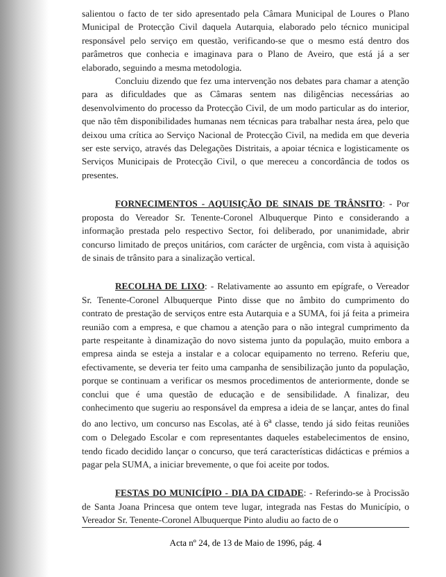salientou o facto de ter sido apresentado pela Câmara Municipal de Loures o Plano Municipal de Protecção Civil daquela Autarquia, elaborado pelo técnico municipal responsável pelo serviço em questão, verificando-se que o mesmo está dentro dos parâmetros que conhecia e imaginava para o Plano de Aveiro, que está já a ser elaborado, seguindo a mesma metodologia.
Concluiu dizendo que fez uma intervenção nos debates para chamar a atenção para as dificuldades que as Câmaras sentem nas diligências necessárias ao desenvolvimento do processo da Protecção Civil, de um modo particular as do interior, que não têm disponibilidades humanas nem técnicas para trabalhar nesta área, pelo que deixou uma crítica ao Serviço Nacional de Protecção Civil, na medida em que deveria ser este serviço, através das Delegações Distritais, a apoiar técnica e logisticamente os Serviços Municipais de Protecção Civil, o que mereceu a concordância de todos os presentes.
FORNECIMENTOS - AQUISIÇÃO DE SINAIS DE TRÂNSITO: - Por proposta do Vereador Sr. Tenente-Coronel Albuquerque Pinto e considerando a informação prestada pelo respectivo Sector, foi deliberado, por unanimidade, abrir concurso limitado de preços unitários, com carácter de urgência, com vista à aquisição de sinais de trânsito para a sinalização vertical.
RECOLHA DE LIXO: - Relativamente ao assunto em epígrafe, o Vereador Sr. Tenente-Coronel Albuquerque Pinto disse que no âmbito do cumprimento do contrato de prestação de serviços entre esta Autarquia e a SUMA, foi já feita a primeira reunião com a empresa, e que chamou a atenção para o não integral cumprimento da parte respeitante à dinamização do novo sistema junto da população, muito embora a empresa ainda se esteja a instalar e a colocar equipamento no terreno. Referiu que, efectivamente, se deveria ter feito uma campanha de sensibilização junto da população, porque se continuam a verificar os mesmos procedimentos de anteriormente, donde se conclui que é uma questão de educação e de sensibilidade. A finalizar, deu conhecimento que sugeriu ao responsável da empresa a ideia de se lançar, antes do final do ano lectivo, um concurso nas Escolas, até à 6<sup>a</sup> classe, tendo já sido feitas reuniões com o Delegado Escolar e com representantes daqueles estabelecimentos de ensino, tendo ficado decidido lançar o concurso, que terá características didácticas e prémios a pagar pela SUMA, a iniciar brevemente, o que foi aceite por todos.
FESTAS DO MUNICÍPIO - DIA DA CIDADE: - Referindo-se à Procissão de Santa Joana Princesa que ontem teve lugar, integrada nas Festas do Município, o Vereador Sr. Tenente-Coronel Albuquerque Pinto aludiu ao facto de o
Acta nº 24, de 13 de Maio de 1996, pág. 4